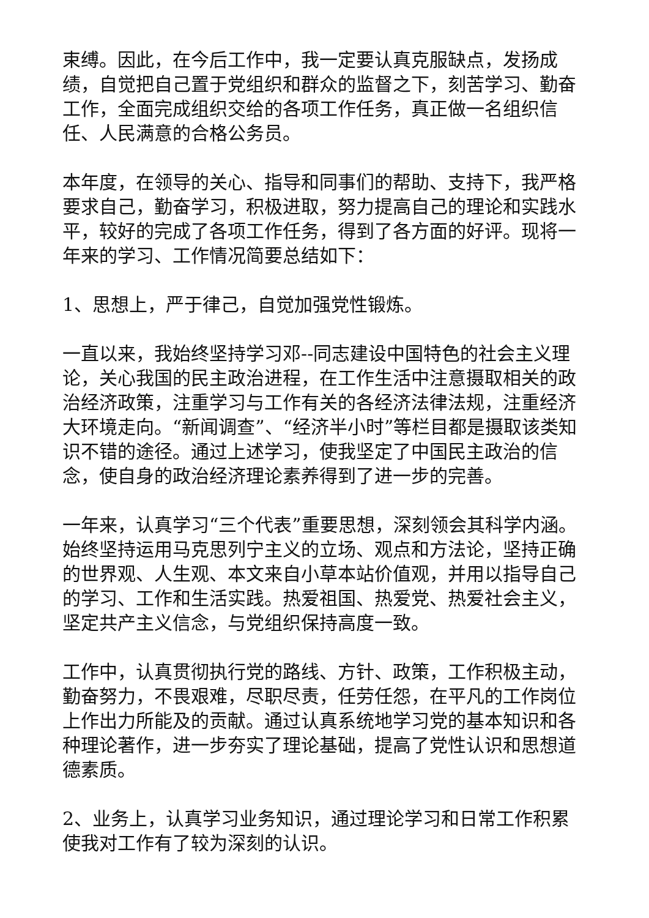束缚。因此，在今后工作中，我一定要认真克服缺点，发扬成绩，自觉把自己置于党组织和群众的监督之下，刻苦学习、勤奋工作，全面完成组织交给的各项工作任务，真正做一名组织信任、人民满意的合格公务员。
本年度，在领导的关心、指导和同事们的帮助、支持下，我严格要求自己，勤奋学习，积极进取，努力提高自己的理论和实践水平，较好的完成了各项工作任务，得到了各方面的好评。现将一年来的学习、工作情况简要总结如下：
1、思想上，严于律己，自觉加强党性锻炼。
一直以来，我始终坚持学习邓--同志建设中国特色的社会主义理论，关心我国的民主政治进程，在工作生活中注意摄取相关的政治经济政策，注重学习与工作有关的各经济法律法规，注重经济大环境走向。“新闻调查”、“经济半小时”等栏目都是摄取该类知识不错的途径。通过上述学习，使我坚定了中国民主政治的信念，使自身的政治经济理论素养得到了进一步的完善。
一年来，认真学习“三个代表”重要思想，深刻领会其科学内涵。始终坚持运用马克思列宁主义的立场、观点和方法论，坚持正确的世界观、人生观、本文来自小草本站价值观，并用以指导自己的学习、工作和生活实践。热爱祖国、热爱党、热爱社会主义，坚定共产主义信念，与党组织保持高度一致。
工作中，认真贯彻执行党的路线、方针、政策，工作积极主动，勤奋努力，不畏艰难，尽职尽责，任劳任怨，在平凡的工作岗位上作出力所能及的贡献。通过认真系统地学习党的基本知识和各种理论著作，进一步夯实了理论基础，提高了党性认识和思想道德素质。
2、业务上，认真学习业务知识，通过理论学习和日常工作积累使我对工作有了较为深刻的认识。